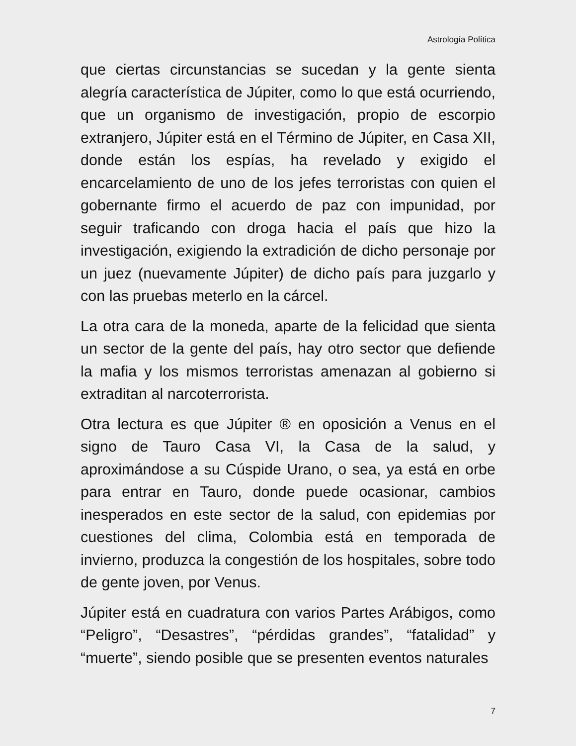Astrología Política
que ciertas circunstancias se sucedan y la gente sienta alegría característica de Júpiter, como lo que está ocurriendo, que un organismo de investigación, propio de escorpio extranjero, Júpiter está en el Término de Júpiter, en Casa XII, donde están los espías, ha revelado y exigido el encarcelamiento de uno de los jefes terroristas con quien el gobernante firmo el acuerdo de paz con impunidad, por seguir traficando con droga hacia el país que hizo la investigación, exigiendo la extradición de dicho personaje por un juez (nuevamente Júpiter) de dicho país para juzgarlo y con las pruebas meterlo en la cárcel.
La otra cara de la moneda, aparte de la felicidad que sienta un sector de la gente del país, hay otro sector que defiende la mafia y los mismos terroristas amenazan al gobierno si extraditan al narcoterrorista.
Otra lectura es que Júpiter ® en oposición a Venus en el signo de Tauro Casa VI, la Casa de la salud, y aproximándose a su Cúspide Urano, o sea, ya está en orbe para entrar en Tauro, donde puede ocasionar, cambios inesperados en este sector de la salud, con epidemias por cuestiones del clima, Colombia está en temporada de invierno, produzca la congestión de los hospitales, sobre todo de gente joven, por Venus.
Júpiter está en cuadratura con varios Partes Arábigos, como “Peligro”, “Desastres”, “pérdidas grandes”, “fatalidad” y “muerte”, siendo posible que se presenten eventos naturales
7